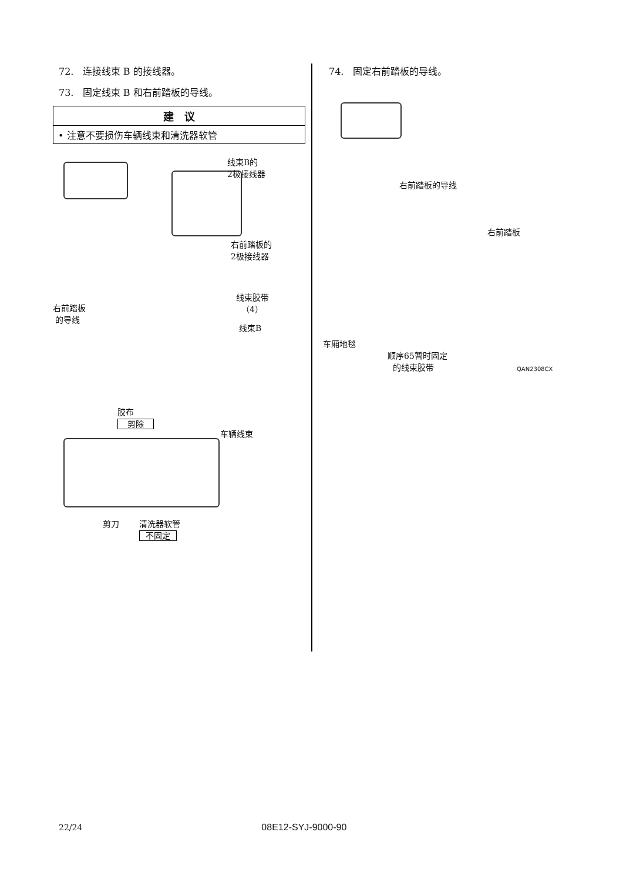72. 连接线束 B 的接线器。
73. 固定线束 B 和右前踏板的导线。
| 建 议 |
| --- |
| • 注意不要损伤车辆线束和清洗器软管 |
线束B的
2极接线器
右前踏板的
2极接线器
线束胶带
（4） 右前踏板
的导线
线束B
胶布
剪除
车辆线束
剪刀 清洗器软管
不固定
74. 固定右前踏板的导线。
右前踏板的导线
右前踏板
车厢地毯
顺序65暂时固定
的线束胶带
QAN2308CX
22/24 08E12-SYJ-9000-90